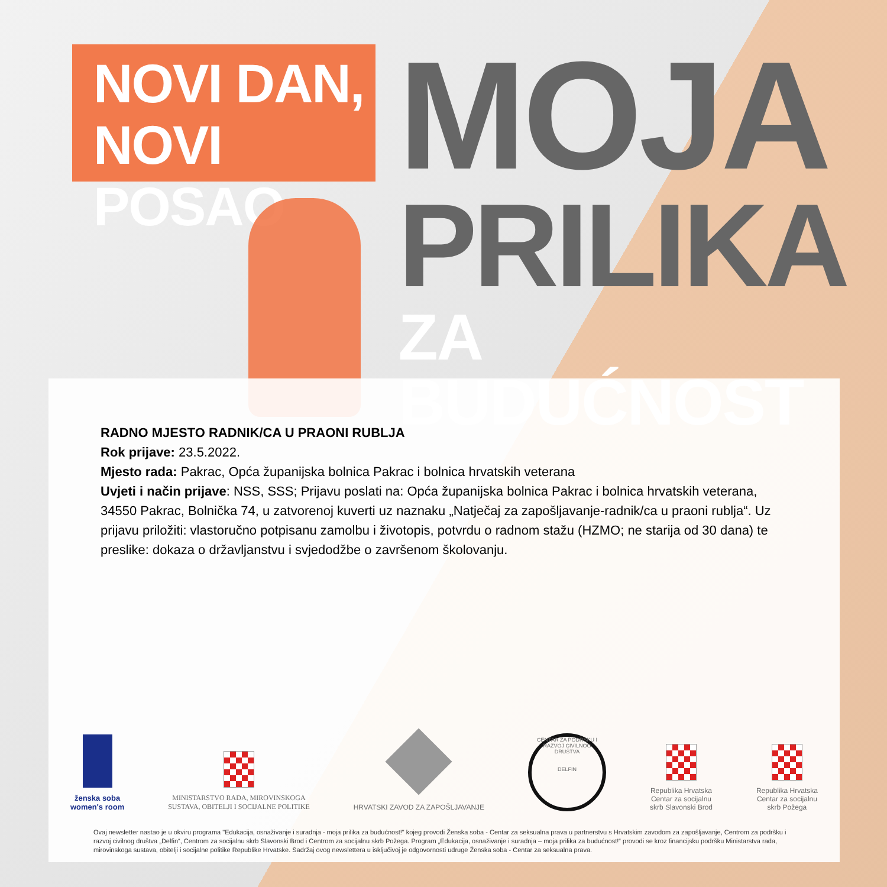NOVI DAN,
NOVI POSAO
MOJA
PRILIKA
ZA BUDUĆNOST
RADNO MJESTO RADNIK/CA U PRAONI RUBLJA
Rok prijave: 23.5.2022.
Mjesto rada: Pakrac, Opća županijska bolnica Pakrac i bolnica hrvatskih veterana
Uvjeti i način prijave: NSS, SSS; Prijavu poslati na: Opća županijska bolnica Pakrac i bolnica hrvatskih veterana, 34550 Pakrac, Bolnička 74, u zatvorenoj kuverti uz naznaku „Natječaj za zapošljavanje-radnik/ca u praoni rublja“. Uz prijavu priložiti: vlastoručno potpisanu zamolbu i životopis, potvrdu o radnom stažu (HZMO; ne starija od 30 dana) te preslike: dokaza o državljanstvu i svjedodžbe o završenom školovanju.
ženska soba
women's room
MINISTARSTVO RADA, MIROVINSKOGA
SUSTAVA, OBITELJI I SOCIJALNE POLITIKE
HRVATSKI ZAVOD ZA ZAPOŠLJAVANJE
CENTAR ZA PODRŠKU I RAZVOJ CIVILNOG DRUŠTVA
DELFIN
Republika Hrvatska
Centar za socijalnu
skrb Slavonski Brod
Republika Hrvatska
Centar za socijalnu
skrb Požega
Ovaj newsletter nastao je u okviru programa "Edukacija, osnaživanje i suradnja - moja prilika za budućnost!" kojeg provodi Ženska soba - Centar za seksualna prava u partnerstvu s Hrvatskim zavodom za zapošljavanje, Centrom za podršku i razvoj civilnog društva „Delfin“, Centrom za socijalnu skrb Slavonski Brod i Centrom za socijalnu skrb Požega. Program „Edukacija, osnaživanje i suradnja – moja prilika za budućnost!“ provodi se kroz financijsku podršku Ministarstva rada, mirovinskoga sustava, obitelji i socijalne politike Republike Hrvatske. Sadržaj ovog newslettera u isključivoj je odgovornosti udruge Ženska soba - Centar za seksualna prava.